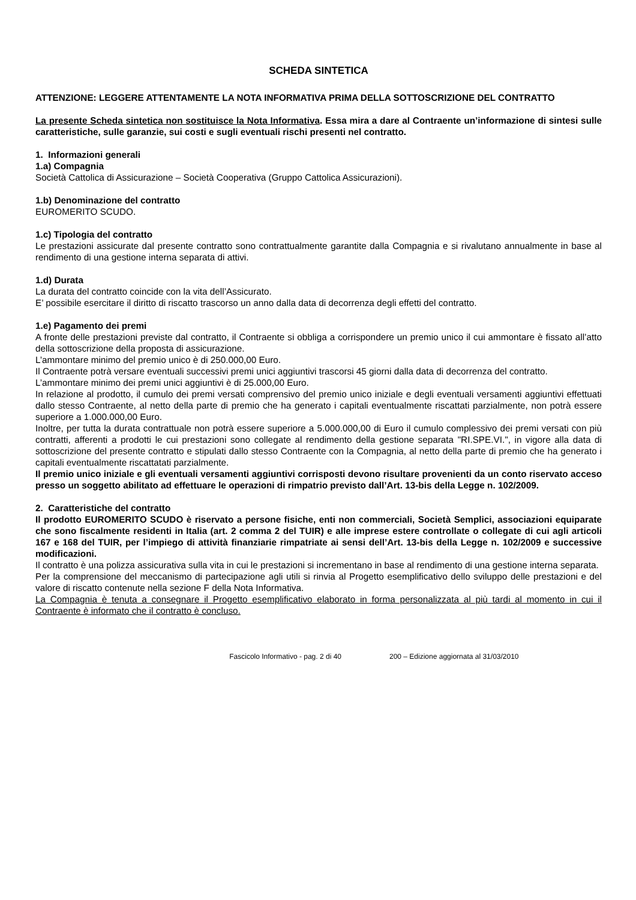SCHEDA SINTETICA
ATTENZIONE: LEGGERE ATTENTAMENTE LA NOTA INFORMATIVA PRIMA DELLA SOTTOSCRIZIONE DEL CONTRATTO
La presente Scheda sintetica non sostituisce la Nota Informativa. Essa mira a dare al Contraente un’informazione di sintesi sulle caratteristiche, sulle garanzie, sui costi e sugli eventuali rischi presenti nel contratto.
1. Informazioni generali
1.a) Compagnia
Società Cattolica di Assicurazione – Società Cooperativa (Gruppo Cattolica Assicurazioni).
1.b) Denominazione del contratto
EUROMERITO SCUDO.
1.c) Tipologia del contratto
Le prestazioni assicurate dal presente contratto sono contrattualmente garantite dalla Compagnia e si rivalutano annualmente in base al rendimento di una gestione interna separata di attivi.
1.d) Durata
La durata del contratto coincide con la vita dell’Assicurato.
E’ possibile esercitare il diritto di riscatto trascorso un anno dalla data di decorrenza degli effetti del contratto.
1.e) Pagamento dei premi
A fronte delle prestazioni previste dal contratto, il Contraente si obbliga a corrispondere un premio unico il cui ammontare è fissato all’atto della sottoscrizione della proposta di assicurazione.
L’ammontare minimo del premio unico è di 250.000,00 Euro.
Il Contraente potrà versare eventuali successivi premi unici aggiuntivi trascorsi 45 giorni dalla data di decorrenza del contratto.
L’ammontare minimo dei premi unici aggiuntivi è di 25.000,00 Euro.
In relazione al prodotto, il cumulo dei premi versati comprensivo del premio unico iniziale e degli eventuali versamenti aggiuntivi effettuati dallo stesso Contraente, al netto della parte di premio che ha generato i capitali eventualmente riscattati parzialmente, non potrà essere superiore a 1.000.000,00 Euro.
Inoltre, per tutta la durata contrattuale non potrà essere superiore a 5.000.000,00 di Euro il cumulo complessivo dei premi versati con più contratti, afferenti a prodotti le cui prestazioni sono collegate al rendimento della gestione separata "RI.SPE.VI.", in vigore alla data di sottoscrizione del presente contratto e stipulati dallo stesso Contraente con la Compagnia, al netto della parte di premio che ha generato i capitali eventualmente riscattatati parzialmente.
Il premio unico iniziale e gli eventuali versamenti aggiuntivi corrisposti devono risultare provenienti da un conto riservato acceso presso un soggetto abilitato ad effettuare le operazioni di rimpatrio previsto dall’Art. 13-bis della Legge n. 102/2009.
2. Caratteristiche del contratto
Il prodotto EUROMERITO SCUDO è riservato a persone fisiche, enti non commerciali, Società Semplici, associazioni equiparate che sono fiscalmente residenti in Italia (art. 2 comma 2 del TUIR) e alle imprese estere controllate o collegate di cui agli articoli 167 e 168 del TUIR, per l’impiego di attività finanziarie rimpatriate ai sensi dell’Art. 13-bis della Legge n. 102/2009 e successive modificazioni.
Il contratto è una polizza assicurativa sulla vita in cui le prestazioni si incrementano in base al rendimento di una gestione interna separata.
Per la comprensione del meccanismo di partecipazione agli utili si rinvia al Progetto esemplificativo dello sviluppo delle prestazioni e del valore di riscatto contenute nella sezione F della Nota Informativa.
La Compagnia è tenuta a consegnare il Progetto esemplificativo elaborato in forma personalizzata al più tardi al momento in cui il Contraente è informato che il contratto è concluso.
Fascicolo Informativo - pag. 2 di 40 200 – Edizione aggiornata al 31/03/2010